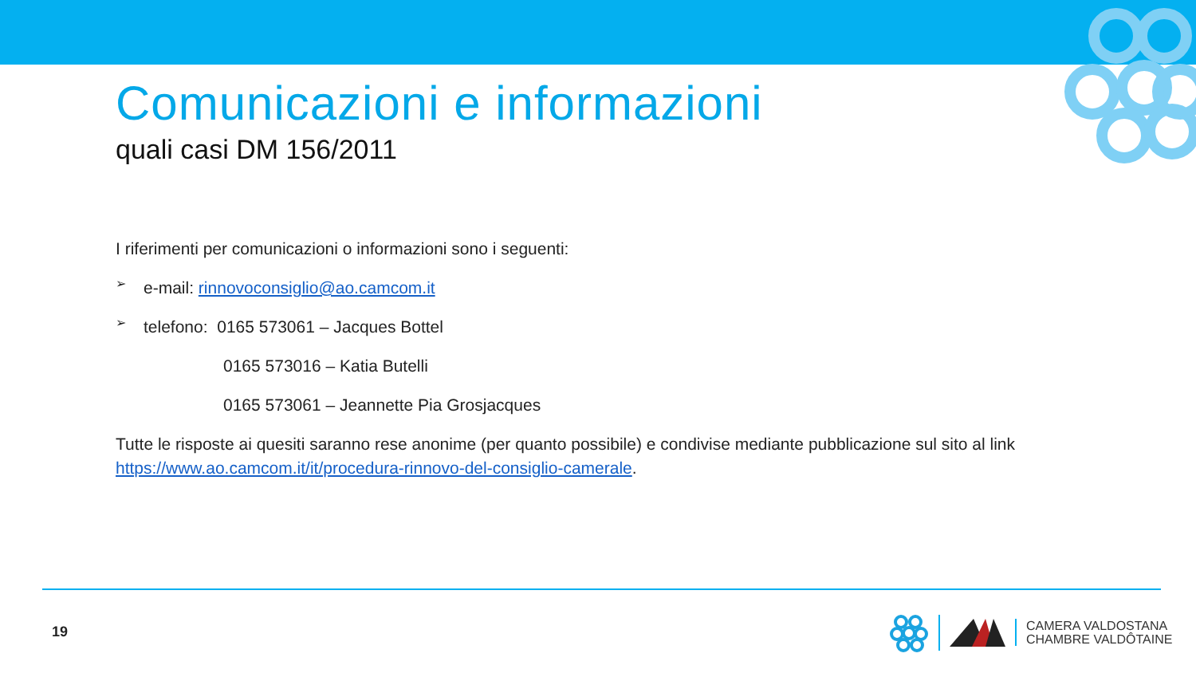Comunicazioni e informazioni
quali casi DM 156/2011
I riferimenti per comunicazioni o informazioni sono i seguenti:
➢
e-mail: rinnovoconsiglio@ao.camcom.it
➢
telefono: 0165 573061 – Jacques Bottel
0165 573016 – Katia Butelli
0165 573061 – Jeannette Pia Grosjacques
Tutte le risposte ai quesiti saranno rese anonime (per quanto possibile) e condivise mediante pubblicazione sul sito al link https://www.ao.camcom.it/it/procedura-rinnovo-del-consiglio-camerale.
19
CAMERA VALDOSTANA
CHAMBRE VALDÔTAINE